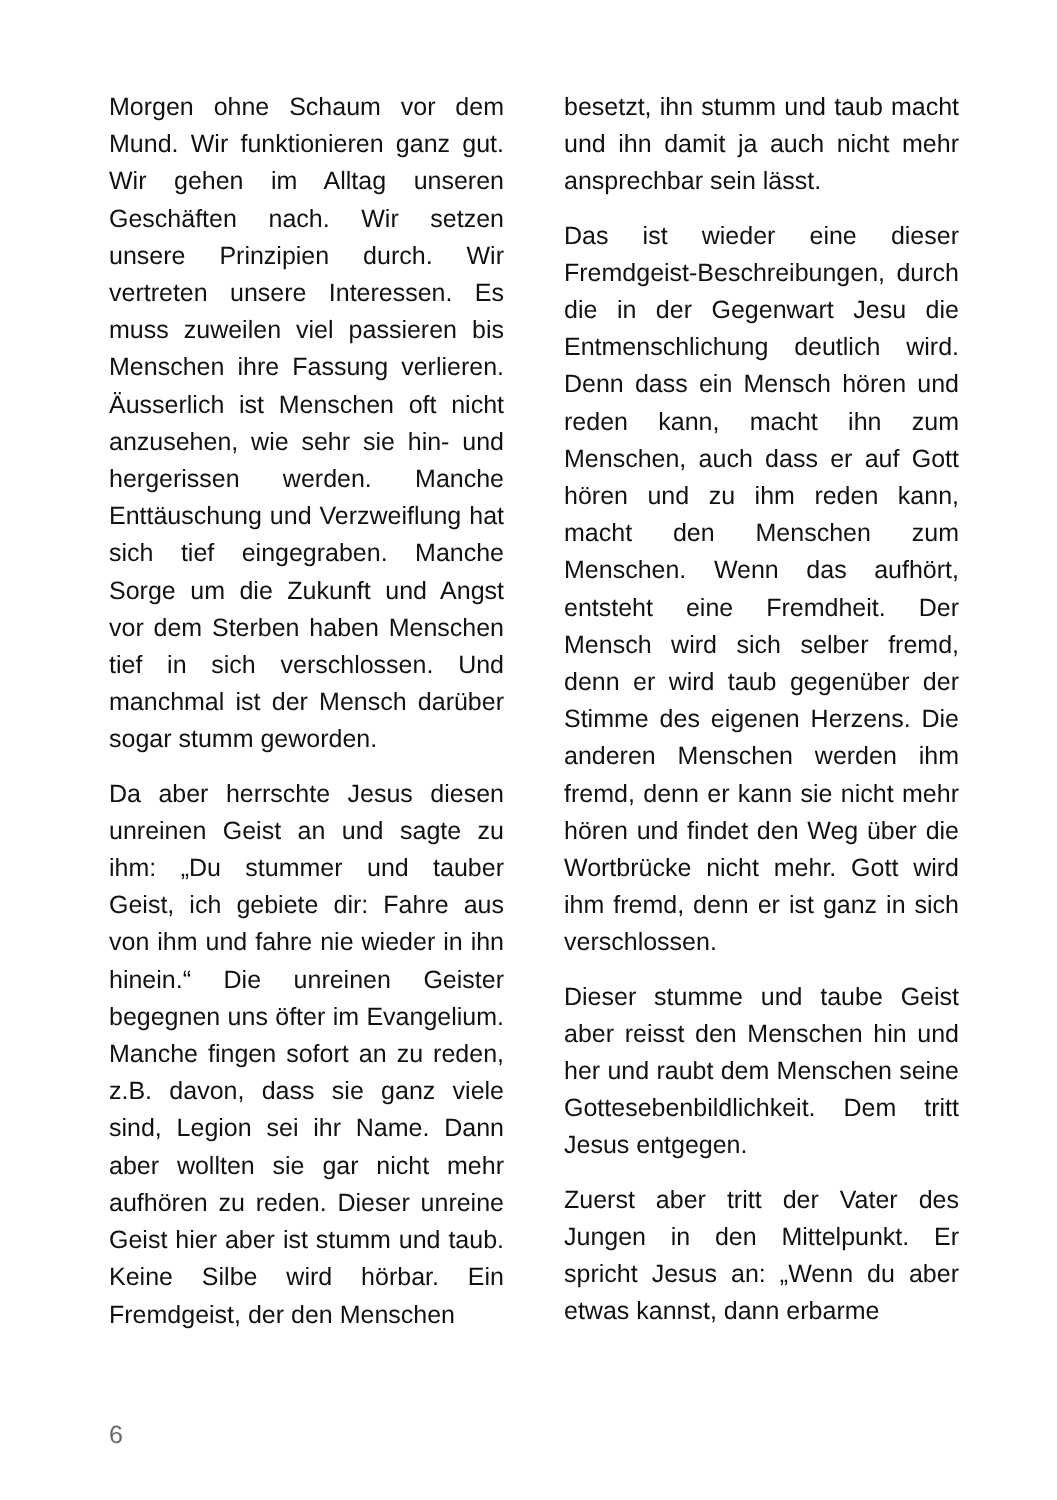Morgen ohne Schaum vor dem Mund. Wir funktionieren ganz gut. Wir gehen im Alltag unseren Geschäften nach. Wir setzen unsere Prinzipien durch. Wir vertreten unsere Interessen. Es muss zuweilen viel passieren bis Menschen ihre Fassung verlieren. Äusserlich ist Menschen oft nicht anzusehen, wie sehr sie hin- und hergerissen werden. Manche Enttäuschung und Verzweiflung hat sich tief eingegraben. Manche Sorge um die Zukunft und Angst vor dem Sterben haben Menschen tief in sich verschlossen. Und manchmal ist der Mensch darüber sogar stumm geworden.
Da aber herrschte Jesus diesen unreinen Geist an und sagte zu ihm: „Du stummer und tauber Geist, ich gebiete dir: Fahre aus von ihm und fahre nie wieder in ihn hinein.“ Die unreinen Geister begegnen uns öfter im Evangelium. Manche fingen sofort an zu reden, z.B. davon, dass sie ganz viele sind, Legion sei ihr Name. Dann aber wollten sie gar nicht mehr aufhören zu reden. Dieser unreine Geist hier aber ist stumm und taub. Keine Silbe wird hörbar. Ein Fremdgeist, der den Menschen
besetzt, ihn stumm und taub macht und ihn damit ja auch nicht mehr ansprechbar sein lässt.
Das ist wieder eine dieser Fremdgeist-Beschreibungen, durch die in der Gegenwart Jesu die Entmenschlichung deutlich wird. Denn dass ein Mensch hören und reden kann, macht ihn zum Menschen, auch dass er auf Gott hören und zu ihm reden kann, macht den Menschen zum Menschen. Wenn das aufhört, entsteht eine Fremdheit. Der Mensch wird sich selber fremd, denn er wird taub gegenüber der Stimme des eigenen Herzens. Die anderen Menschen werden ihm fremd, denn er kann sie nicht mehr hören und findet den Weg über die Wortbrücke nicht mehr. Gott wird ihm fremd, denn er ist ganz in sich verschlossen.
Dieser stumme und taube Geist aber reisst den Menschen hin und her und raubt dem Menschen seine Gottesebenbildlichkeit. Dem tritt Jesus entgegen.
Zuerst aber tritt der Vater des Jungen in den Mittelpunkt. Er spricht Jesus an: „Wenn du aber etwas kannst, dann erbarme
6